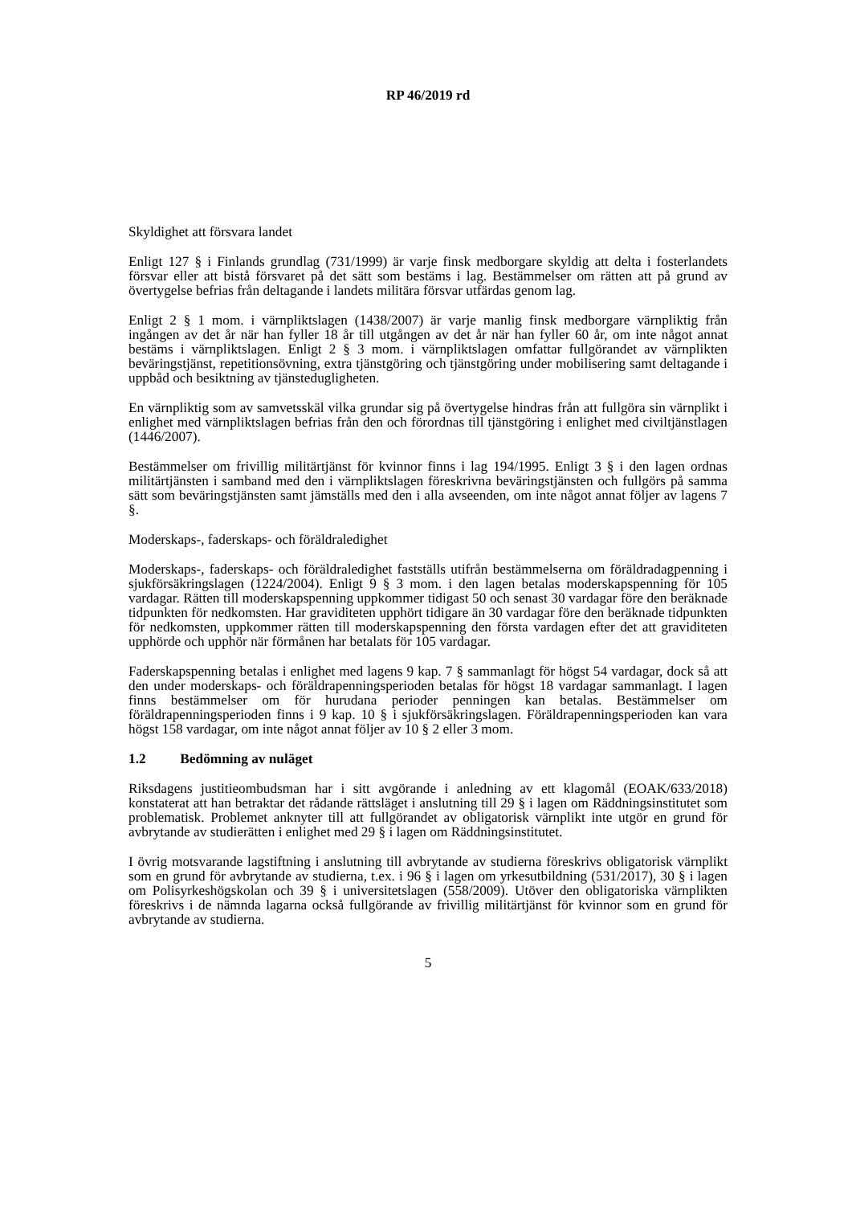RP 46/2019 rd
Skyldighet att försvara landet
Enligt 127 § i Finlands grundlag (731/1999) är varje finsk medborgare skyldig att delta i fosterlandets försvar eller att bistå försvaret på det sätt som bestäms i lag. Bestämmelser om rätten att på grund av övertygelse befrias från deltagande i landets militära försvar utfärdas genom lag.
Enligt 2 § 1 mom. i värnpliktslagen (1438/2007) är varje manlig finsk medborgare värnpliktig från ingången av det år när han fyller 18 år till utgången av det år när han fyller 60 år, om inte något annat bestäms i värnpliktslagen. Enligt 2 § 3 mom. i värnpliktslagen omfattar fullgörandet av värnplikten beväringstjänst, repetitionsövning, extra tjänstgöring och tjänstgöring under mobilisering samt deltagande i uppbåd och besiktning av tjänsteduglighet­en.
En värnpliktig som av samvetsskäl vilka grundar sig på övertygelse hindras från att fullgöra sin värnplikt i enlighet med värnpliktslagen befrias från den och förordnas till tjänstgöring i enlighet med civiltjänstlagen (1446/2007).
Bestämmelser om frivillig militärtjänst för kvinnor finns i lag 194/1995. Enligt 3 § i den lagen ordnas militärtjänsten i samband med den i värnpliktslagen föreskrivna beväringstjänsten och fullgörs på samma sätt som beväringstjänsten samt jämställs med den i alla avseenden, om inte något annat följer av lagens 7 §.
Moderskaps-, faderskaps- och föräldraledighet
Moderskaps-, faderskaps- och föräldraledighet fastställs utifrån bestämmelserna om föräldradagpenning i sjukförsäkringslagen (1224/2004). Enligt 9 § 3 mom. i den lagen betalas moderskapspenning för 105 vardagar. Rätten till moderskapspenning uppkommer tidigast 50 och senast 30 vardagar före den beräknade tidpunkten för nedkomsten. Har graviditeten upphört tidigare än 30 vardagar före den beräknade tidpunkten för nedkomsten, uppkommer rätten till moderskapspenning den första vardagen efter det att graviditeten upphörde och upphör när förmånen har betalats för 105 vardagar.
Faderskapspenning betalas i enlighet med lagens 9 kap. 7 § sammanlagt för högst 54 vardagar, dock så att den under moderskaps- och föräldrapenningsperioden betalas för högst 18 vardagar sammanlagt. I lagen finns bestämmelser om för hurudana perioder penningen kan betalas. Bestämmelser om föräldrapenningsperioden finns i 9 kap. 10 § i sjukförsäkringslagen. Föräldrapenningsperioden kan vara högst 158 vardagar, om inte något annat följer av 10 § 2 eller 3 mom.
1.2 Bedömning av nuläget
Riksdagens justitieombudsman har i sitt avgörande i anledning av ett klagomål (EOAK/633/2018) konstaterat att han betraktar det rådande rättsläget i anslutning till 29 § i lagen om Räddningsinstitutet som problematisk. Problemet anknyter till att fullgörandet av obligatorisk värnplikt inte utgör en grund för avbrytande av studierätten i enlighet med 29 § i lagen om Räddningsinstitutet.
I övrig motsvarande lagstiftning i anslutning till avbrytande av studierna föreskrivs obligatorisk värnplikt som en grund för avbrytande av studierna, t.ex. i 96 § i lagen om yrkesutbildning (531/2017), 30 § i lagen om Polisyrkeshögskolan och 39 § i universitetslagen (558/2009). Utöver den obligatoriska värnplikten föreskrivs i de nämnda lagarna också fullgörande av frivillig militärtjänst för kvinnor som en grund för avbrytande av studierna.
5